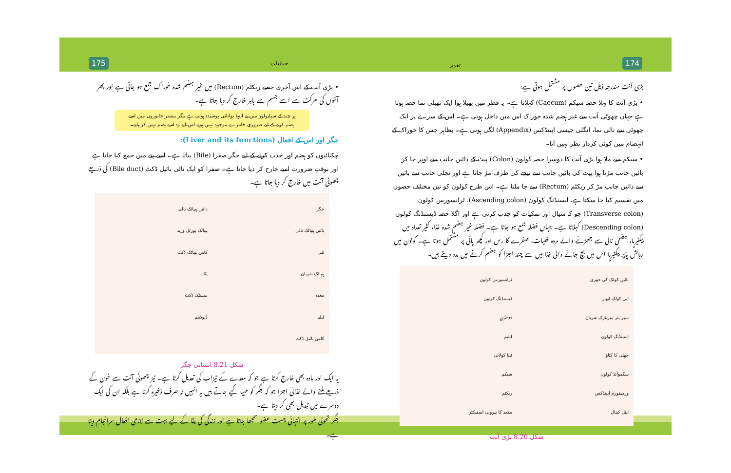175 حیاتیات تغذیہ 174
بڑی آنت مندرجہ ذیل تین حصوں پر مشتمل ہوتی ہے:
• بڑی آنت کا پہلا حصہ سیکم (Caecum) کہلاتا ہے۔ یہ قطر میں پھیلا ہوا ایک تھیلی نما حصہ ہوتا ہے جہاں چھوٹی آنت سے غیر ہضم شدہ خوراک اس میں داخل ہوتی ہے۔ اس کے سرے پر ایک چھوٹی سے نالی نما، انگلی جیسی اپینڈکس (Appendix) لگی ہوتی ہے۔ بظاہر جس کا خوراک کے انہضام میں کوئی کردار نظر نہیں آتا۔
• سیکم سے ملا ہوا بڑی آنت کا دوسرا حصہ کولون (Colon) پیٹ کے دائیں جانب سے اوپر جا کر بائیں جانب مڑتا ہوا پیٹ کی بائیں جانب سے نیچے کی طرف مڑ جاتا ہے اور نچلی جانب سے بائیں سے دائیں جانب مڑ کر ریکٹم (Rectum) سے جا ملتا ہے۔ اس طرح کولون کو تین مختلف حصوں میں تقسیم کیا جا سکتا ہے، ایسنڈنگ کولون (Ascending colon)، ٹرانسورس کولون (Transverse colon) جو کہ سیال اور نمکیات کو جذب کرتی ہے اور اگلا حصہ ڈیسنڈنگ کولون (Descending colon) کہلاتا ہے۔ جہاں فضلہ جمع ہو جاتا ہے۔ فضلہ غیر ہضم شدہ غذا، کثیر تعداد میں بیکٹیریا، ہضمی نالی سے جھڑنے والے مردہ خلیات، صفرے کا رس اور کچھ پانی پر مشتمل ہوتا ہے۔ کولون میں رہائش پذیر بیکٹیریا اس میں بچ جانے والی غذا میں سے چند اجزا کو ہضم کرنے میں مدد دیتے ہیں۔
بائیں کولک کی جھری ٹرانسورس کولون اپی کولک ابھار ڈیسنڈنگ کولون سپر یئر میزنٹرک شریان ہوسٹرن اسینڈنگ کولون ایلیم جھلی کا کٹاؤ ٹینا کولائی سگموآئڈ کولون سیکم ورمیفورم اپینڈکس ریکٹم اینل کینال مقعد کا بیرونی اسفنکٹر
شکل 8.20 بڑی آنت
• بڑی آنت کے اس آخری حصے ریکٹم (Rectum) میں غیر ہضم شدہ خوراک جمع ہو جاتی ہے اور پھر آنتوں کی حرکت سے اسے جسم سے باہر خارج کر دیا جاتا ہے۔
ہر چند کے سیلیولوز میں بے انتہا توانائی پوشیدہ ہوتی ہے مگر بیشتر جانوروں میں اسے ہضم کرنے کے لیے ضروری خامرے موجود نہیں ہوتے اس لیے وہ اسے ہضم نہیں کر پاتے۔
جگر اور اس کے افعال (Liver and its functions):
چکنائیوں کو ہضم اور جذب کرنے کے لیے جگر صفرا (Bile) بناتا ہے۔ اسے پتے میں جمع کیا جاتا ہے اور بوقتِ ضرورت اسے خارج کر دیا جاتا ہے۔ صفرا کو ایک نالی بائیل ڈکٹ (Bile duct) کی ذریعے چھوٹی آنت میں خارج کر دیا جاتا ہے۔
جگر دائیں ہیپاٹک نالی بائیں ہیپاٹک نالی ہیپاٹک پورٹل ورید تلی کامن ہیپاٹک ڈکٹ ہیپاٹک شریان پتّا معدہ سسٹک ڈکٹ لبلبہ ڈیوڈینم کامن بائیل ڈکٹ
شکل 8.21 انسانی جگر
یہ ایک اور مادہ بھی خارج کرتا ہے جو کہ معدے کے تیزاب کی تعدیل کرتا ہے۔ نیز چھوٹی آنت سے خون کے ذریعے ملنے والے غذائی اجزا جو کہ جگر کو مہیا کیے جاتے ہیں یہ انہیں نہ صرف ذخیرہ کرتا ہے بلکہ ان کی ایک دوسرے میں تبدیل بھی کر دیتا ہے۔
جگر تحولی طور پر انتہائی چست عضو سمجھا جاتا ہے اور زندگی کی بقا کے لیے بہت سے لازمی افعال سرانجام دیتا ہے۔